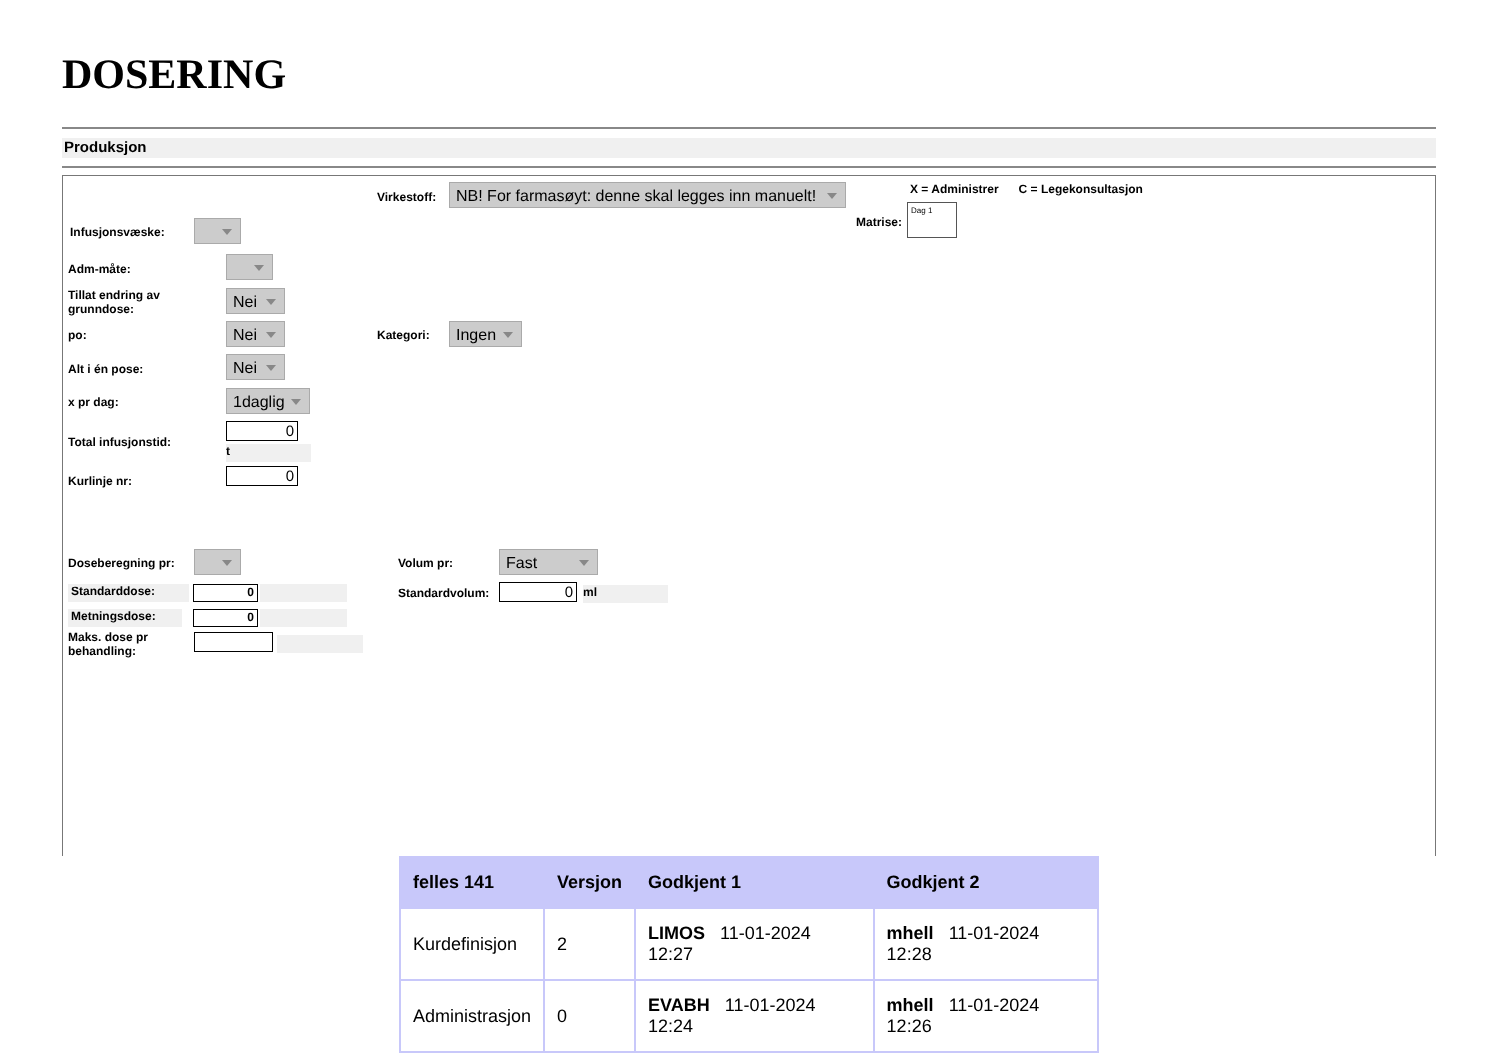DOSERING
Produksjon
Virkestoff:
NB! For farmasøyt: denne skal legges inn manuelt!
X = Administrer C = Legekonsultasjon
Matrise:
Dag 1
Infusjonsvæske:
Adm-måte:
Tillat endring av
grunndose:
Nei
po: Nei Kategori: Ingen
Alt i én pose: Nei
x pr dag: 1daglig
Total infusjonstid:
0
t
Kurlinje nr: 0
Doseberegning pr: Volum pr: Fast
Standarddose: 0 Standardvolum: 0 ml
Metningsdose: 0
Maks. dose pr
behandling:
| felles 141 | Versjon | Godkjent 1 | Godkjent 2 |
| --- | --- | --- | --- |
| Kurdefinisjon | 2 | LIMOS 11-01-2024 12:27 | mhell 11-01-2024 12:28 |
| Administrasjon | 0 | EVABH 11-01-2024 12:24 | mhell 11-01-2024 12:26 |